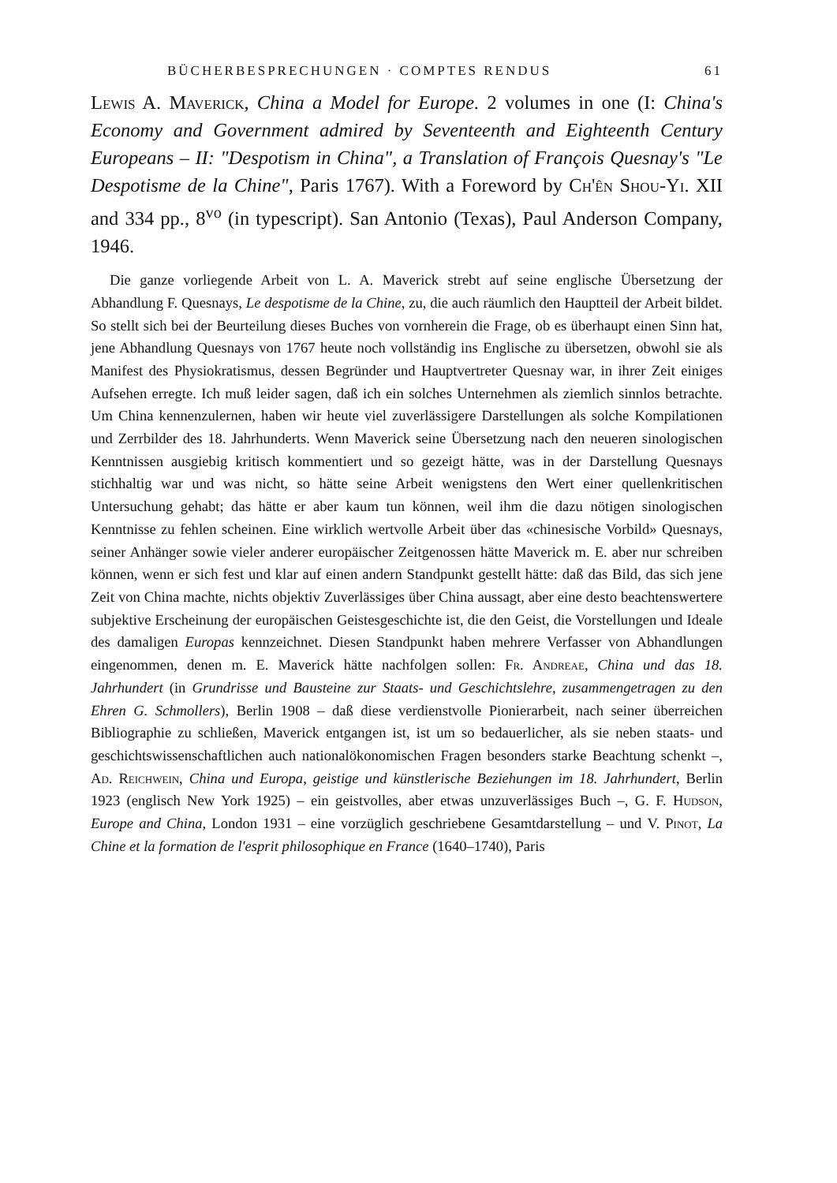BÜCHERBESPRECHUNGEN · COMPTES RENDUS 61
Lewis A. Maverick, China a Model for Europe. 2 volumes in one (I: China's Economy and Government admired by Seventeenth and Eighteenth Century Europeans – II: "Despotism in China", a Translation of François Quesnay's "Le Despotisme de la Chine", Paris 1767). With a Foreword by Ch'ên Shou-Yi. XII and 334 pp., 8<sup>vo</sup> (in typescript). San Antonio (Texas), Paul Anderson Company, 1946.
Die ganze vorliegende Arbeit von L. A. Maverick strebt auf seine englische Übersetzung der Abhandlung F. Quesnays, Le despotisme de la Chine, zu, die auch räumlich den Hauptteil der Arbeit bildet. So stellt sich bei der Beurteilung dieses Buches von vornherein die Frage, ob es überhaupt einen Sinn hat, jene Abhandlung Quesnays von 1767 heute noch vollständig ins Englische zu übersetzen, obwohl sie als Manifest des Physiokratismus, dessen Begründer und Hauptvertreter Quesnay war, in ihrer Zeit einiges Aufsehen erregte. Ich muß leider sagen, daß ich ein solches Unternehmen als ziemlich sinnlos betrachte. Um China kennenzulernen, haben wir heute viel zuverlässigere Darstellungen als solche Kompilationen und Zerrbilder des 18. Jahrhunderts. Wenn Maverick seine Übersetzung nach den neueren sinologischen Kenntnissen ausgiebig kritisch kommentiert und so gezeigt hätte, was in der Darstellung Quesnays stichhaltig war und was nicht, so hätte seine Arbeit wenigstens den Wert einer quellenkritischen Untersuchung gehabt; das hätte er aber kaum tun können, weil ihm die dazu nötigen sinologischen Kenntnisse zu fehlen scheinen. Eine wirklich wertvolle Arbeit über das «chinesische Vorbild» Quesnays, seiner Anhänger sowie vieler anderer europäischer Zeitgenossen hätte Maverick m. E. aber nur schreiben können, wenn er sich fest und klar auf einen andern Standpunkt gestellt hätte: daß das Bild, das sich jene Zeit von China machte, nichts objektiv Zuverlässiges über China aussagt, aber eine desto beachtenswertere subjektive Erscheinung der europäischen Geistesgeschichte ist, die den Geist, die Vorstellungen und Ideale des damaligen Europas kennzeichnet. Diesen Standpunkt haben mehrere Verfasser von Abhandlungen eingenommen, denen m. E. Maverick hätte nachfolgen sollen: Fr. Andreae, China und das 18. Jahrhundert (in Grundrisse und Bausteine zur Staats- und Geschichtslehre, zusammengetragen zu den Ehren G. Schmollers), Berlin 1908 – daß diese verdienstvolle Pionierarbeit, nach seiner überreichen Bibliographie zu schließen, Maverick entgangen ist, ist um so bedauerlicher, als sie neben staats- und geschichtswissenschaftlichen auch nationalökonomischen Fragen besonders starke Beachtung schenkt –, Ad. Reichwein, China und Europa, geistige und künstlerische Beziehungen im 18. Jahrhundert, Berlin 1923 (englisch New York 1925) – ein geistvolles, aber etwas unzuverlässiges Buch –, G. F. Hudson, Europe and China, London 1931 – eine vorzüglich geschriebene Gesamtdarstellung – und V. Pinot, La Chine et la formation de l'esprit philosophique en France (1640–1740), Paris